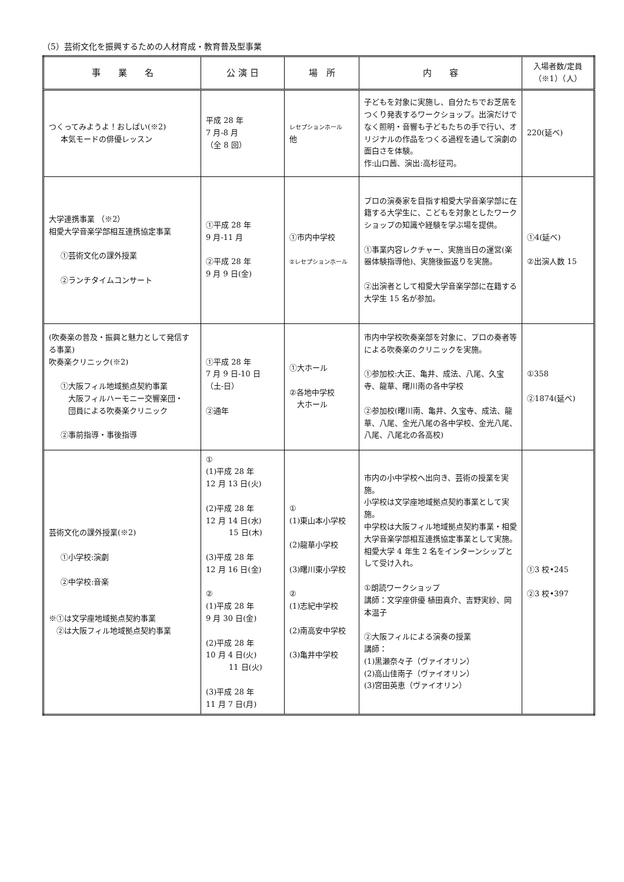（5）芸術文化を振興するための人材育成・教育普及型事業
| 事 業 名 | 公 演 日 | 場 所 | 内 容 | 入場者数/定員 （※1）（人） |
| --- | --- | --- | --- | --- |
| つくってみようよ！おしばい(※2) 本気モードの俳優レッスン | 平成 28 年 7 月-8 月 （全 8 回） | レセプションホール 他 | 子どもを対象に実施し、自分たちでお芝居をつくり発表するワークショップ。出演だけでなく照明・音響も子どもたちの手で行い、オリジナルの作品をつくる過程を通して演劇の面白さを体験。 作:山口茜、演出:高杉征司。 | 220(延べ) |
| 大学連携事業 （※2） 相愛大学音楽学部相互連携協定事業 ①芸術文化の課外授業 ②ランチタイムコンサート | ①平成 28 年 9 月-11 月 ②平成 28 年 9 月 9 日(金) | ①市内中学校 ②レセプションホール | プロの演奏家を目指す相愛大学音楽学部に在籍する大学生に、こどもを対象としたワークショップの知識や経験を学ぶ場を提供。 ①事業内容レクチャー、実施当日の運営(楽器体験指導他)、実施後振返りを実施。 ②出演者として相愛大学音楽学部に在籍する大学生 15 名が参加。 | ①4(延べ) ②出演人数 15 |
| (吹奏楽の普及・振興と魅力として発信する事業) 吹奏楽クリニック(※2) ①大阪フィル地域拠点契約事業 大阪フィルハーモニー交響楽団・ 団員による吹奏楽クリニック ②事前指導・事後指導 | ①平成 28 年 7 月 9 日-10 日 （土-日） ②通年 | ①大ホール ②各地中学校 大ホール | 市内中学校吹奏楽部を対象に、プロの奏者等による吹奏楽のクリニックを実施。 ①参加校:大正、亀井、成法、八尾、久宝寺、龍華、曙川南の各中学校 ②参加校(曙川南、亀井、久宝寺、成法、龍華、八尾、金光八尾の各中学校、金光八尾、八尾、八尾北の各高校) | ①358 ②1874(延べ) |
| 芸術文化の課外授業(※2) ①小学校:演劇 ②中学校:音楽 ※①は文学座地域拠点契約事業 ②は大阪フィル地域拠点契約事業 | ① (1)平成 28 年 12 月 13 日(火) (2)平成 28 年 12 月 14 日(水) 15 日(木) (3)平成 28 年 12 月 16 日(金) ② (1)平成 28 年 9 月 30 日(金) (2)平成 28 年 10 月 4 日(火) 11 日(火) (3)平成 28 年 11 月 7 日(月) | ① (1)東山本小学校 (2)龍華小学校 (3)曙川東小学校 ② (1)志紀中学校 (2)南高安中学校 (3)亀井中学校 | 市内の小中学校へ出向き、芸術の授業を実施。 小学校は文学座地域拠点契約事業として実施。 中学校は大阪フィル地域拠点契約事業・相愛大学音楽学部相互連携協定事業として実施。相愛大学 4 年生 2 名をインターンシップとして受け入れ。 ①朗読ワークショップ 講師：文学座俳優 植田真介、吉野実紗、岡本温子 ②大阪フィルによる演奏の授業 講師： (1)黒瀬奈々子（ヴァイオリン） (2)高山佳南子（ヴァイオリン） (3)宮田英恵（ヴァイオリン） | ①3 校•245 ②3 校•397 |